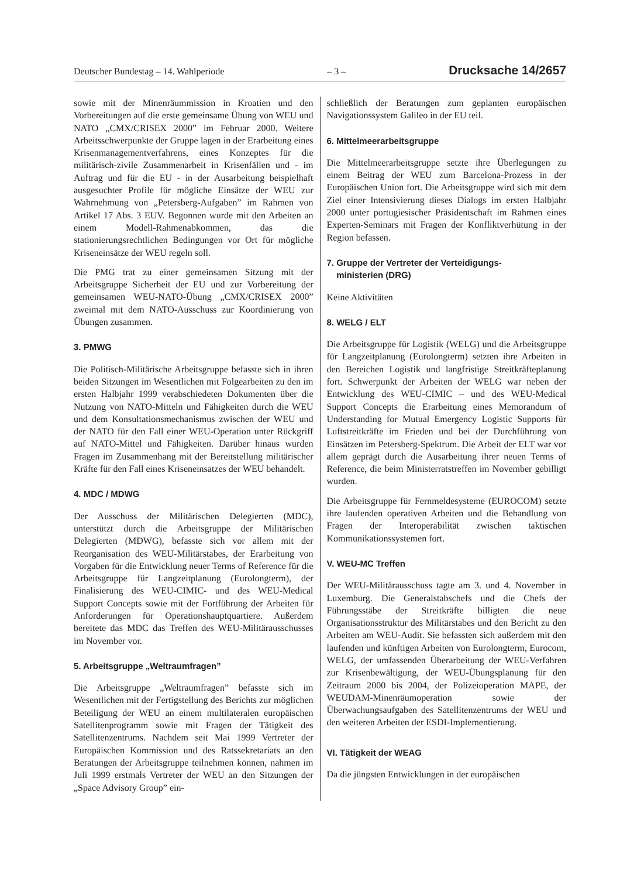Deutscher Bundestag – 14. Wahlperiode – 3 – Drucksache 14/2657
sowie mit der Minenräummission in Kroatien und den Vorbereitungen auf die erste gemeinsame Übung von WEU und NATO „CMX/CRISEX 2000” im Februar 2000. Weitere Arbeitsschwerpunkte der Gruppe lagen in der Erarbeitung eines Krisenmanagementverfahrens, eines Konzeptes für die militärisch-zivile Zusammenarbeit in Krisenfällen und - im Auftrag und für die EU - in der Ausarbeitung beispielhaft ausgesuchter Profile für mögliche Einsätze der WEU zur Wahrnehmung von „Petersberg-Aufgaben” im Rahmen von Artikel 17 Abs. 3 EUV. Begonnen wurde mit den Arbeiten an einem Modell-Rahmenabkommen, das die stationierungsrechtlichen Bedingungen vor Ort für mögliche Kriseneinsätze der WEU regeln soll.
Die PMG trat zu einer gemeinsamen Sitzung mit der Arbeitsgruppe Sicherheit der EU und zur Vorbereitung der gemeinsamen WEU-NATO-Übung „CMX/CRISEX 2000” zweimal mit dem NATO-Ausschuss zur Koordinierung von Übungen zusammen.
3. PMWG
Die Politisch-Militärische Arbeitsgruppe befasste sich in ihren beiden Sitzungen im Wesentlichen mit Folgearbeiten zu den im ersten Halbjahr 1999 verabschiedeten Dokumenten über die Nutzung von NATO-Mitteln und Fähigkeiten durch die WEU und dem Konsultationsmechanismus zwischen der WEU und der NATO für den Fall einer WEU-Operation unter Rückgriff auf NATO-Mittel und Fähigkeiten. Darüber hinaus wurden Fragen im Zusammenhang mit der Bereitstellung militärischer Kräfte für den Fall eines Kriseneinsatzes der WEU behandelt.
4. MDC / MDWG
Der Ausschuss der Militärischen Delegierten (MDC), unterstützt durch die Arbeitsgruppe der Militärischen Delegierten (MDWG), befasste sich vor allem mit der Reorganisation des WEU-Militärstabes, der Erarbeitung von Vorgaben für die Entwicklung neuer Terms of Reference für die Arbeitsgruppe für Langzeitplanung (Eurolongterm), der Finalisierung des WEU-CIMIC- und des WEU-Medical Support Concepts sowie mit der Fortführung der Arbeiten für Anforderungen für Operationshauptquartiere. Außerdem bereitete das MDC das Treffen des WEU-Militärausschusses im November vor.
5. Arbeitsgruppe „Weltraumfragen”
Die Arbeitsgruppe „Weltraumfragen” befasste sich im Wesentlichen mit der Fertigstellung des Berichts zur möglichen Beteiligung der WEU an einem multilateralen europäischen Satellitenprogramm sowie mit Fragen der Tätigkeit des Satellitenzentrums. Nachdem seit Mai 1999 Vertreter der Europäischen Kommission und des Ratssekretariats an den Beratungen der Arbeitsgruppe teilnehmen können, nahmen im Juli 1999 erstmals Vertreter der WEU an den Sitzungen der „Space Advisory Group” ein-
schließlich der Beratungen zum geplanten europäischen Navigationssystem Galileo in der EU teil.
6. Mittelmeerarbeitsgruppe
Die Mittelmeerarbeitsgruppe setzte ihre Überlegungen zu einem Beitrag der WEU zum Barcelona-Prozess in der Europäischen Union fort. Die Arbeitsgruppe wird sich mit dem Ziel einer Intensivierung dieses Dialogs im ersten Halbjahr 2000 unter portugiesischer Präsidentschaft im Rahmen eines Experten-Seminars mit Fragen der Konfliktverhütung in der Region befassen.
7. Gruppe der Vertreter der Verteidigungs-
ministerien (DRG)
Keine Aktivitäten
8. WELG / ELT
Die Arbeitsgruppe für Logistik (WELG) und die Arbeitsgruppe für Langzeitplanung (Eurolongterm) setzten ihre Arbeiten in den Bereichen Logistik und langfristige Streitkräfteplanung fort. Schwerpunkt der Arbeiten der WELG war neben der Entwicklung des WEU-CIMIC – und des WEU-Medical Support Concepts die Erarbeitung eines Memorandum of Understanding for Mutual Emergency Logistic Supports für Luftstreitkräfte im Frieden und bei der Durchführung von Einsätzen im Petersberg-Spektrum. Die Arbeit der ELT war vor allem geprägt durch die Ausarbeitung ihrer neuen Terms of Reference, die beim Ministerratstreffen im November gebilligt wurden.
Die Arbeitsgruppe für Fernmeldesysteme (EUROCOM) setzte ihre laufenden operativen Arbeiten und die Behandlung von Fragen der Interoperabilität zwischen taktischen Kommunikationssystemen fort.
V. WEU-MC Treffen
Der WEU-Militärausschuss tagte am 3. und 4. November in Luxemburg. Die Generalstabschefs und die Chefs der Führungsstäbe der Streitkräfte billigten die neue Organisationsstruktur des Militärstabes und den Bericht zu den Arbeiten am WEU-Audit. Sie befassten sich außerdem mit den laufenden und künftigen Arbeiten von Eurolongterm, Eurocom, WELG, der umfassenden Überarbeitung der WEU-Verfahren zur Krisenbewältigung, der WEU-Übungsplanung für den Zeitraum 2000 bis 2004, der Polizeioperation MAPE, der WEUDAM-Minenräumoperation sowie der Überwachungsaufgaben des Satellitenzentrums der WEU und den weiteren Arbeiten der ESDI-Implementierung.
VI. Tätigkeit der WEAG
Da die jüngsten Entwicklungen in der europäischen